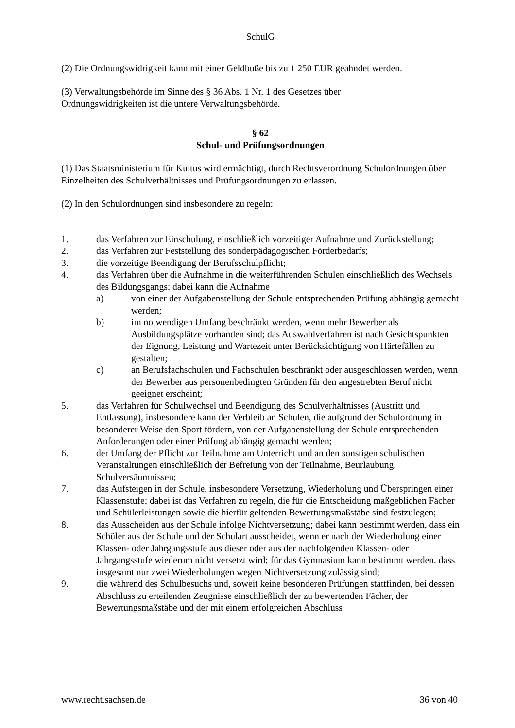SchulG
(2) Die Ordnungswidrigkeit kann mit einer Geldbuße bis zu 1 250 EUR geahndet werden.
(3) Verwaltungsbehörde im Sinne des § 36 Abs. 1 Nr. 1 des Gesetzes über
Ordnungswidrigkeiten ist die untere Verwaltungsbehörde.
§ 62
Schul- und Prüfungsordnungen
(1) Das Staatsministerium für Kultus wird ermächtigt, durch Rechtsverordnung Schulordnungen über Einzelheiten des Schulverhältnisses und Prüfungsordnungen zu erlassen.
(2) In den Schulordnungen sind insbesondere zu regeln:
1. das Verfahren zur Einschulung, einschließlich vorzeitiger Aufnahme und Zurückstellung;
2. das Verfahren zur Feststellung des sonderpädagogischen Förderbedarfs;
3. die vorzeitige Beendigung der Berufsschulpflicht;
4. das Verfahren über die Aufnahme in die weiterführenden Schulen einschließlich des Wechsels des Bildungsgangs; dabei kann die Aufnahme
a) von einer der Aufgabenstellung der Schule entsprechenden Prüfung abhängig gemacht werden;
b) im notwendigen Umfang beschränkt werden, wenn mehr Bewerber als Ausbildungsplätze vorhanden sind; das Auswahlverfahren ist nach Gesichtspunkten der Eignung, Leistung und Wartezeit unter Berücksichtigung von Härtefällen zu gestalten;
c) an Berufsfachschulen und Fachschulen beschränkt oder ausgeschlossen werden, wenn der Bewerber aus personenbedingten Gründen für den angestrebten Beruf nicht geeignet erscheint;
5. das Verfahren für Schulwechsel und Beendigung des Schulverhältnisses (Austritt und Entlassung), insbesondere kann der Verbleib an Schulen, die aufgrund der Schulordnung in besonderer Weise den Sport fördern, von der Aufgabenstellung der Schule entsprechenden Anforderungen oder einer Prüfung abhängig gemacht werden;
6. der Umfang der Pflicht zur Teilnahme am Unterricht und an den sonstigen schulischen Veranstaltungen einschließlich der Befreiung von der Teilnahme, Beurlaubung, Schulversäumnissen;
7. das Aufsteigen in der Schule, insbesondere Versetzung, Wiederholung und Überspringen einer Klassenstufe; dabei ist das Verfahren zu regeln, die für die Entscheidung maßgeblichen Fächer und Schülerleistungen sowie die hierfür geltenden Bewertungsmaßstäbe sind festzulegen;
8. das Ausscheiden aus der Schule infolge Nichtversetzung; dabei kann bestimmt werden, dass ein Schüler aus der Schule und der Schulart ausscheidet, wenn er nach der Wiederholung einer Klassen- oder Jahrgangsstufe aus dieser oder aus der nachfolgenden Klassen- oder Jahrgangsstufe wiederum nicht versetzt wird; für das Gymnasium kann bestimmt werden, dass insgesamt nur zwei Wiederholungen wegen Nichtversetzung zulässig sind;
9. die während des Schulbesuchs und, soweit keine besonderen Prüfungen stattfinden, bei dessen Abschluss zu erteilenden Zeugnisse einschließlich der zu bewertenden Fächer, der Bewertungsmaßstäbe und der mit einem erfolgreichen Abschluss
www.recht.sachsen.de 36 von 40